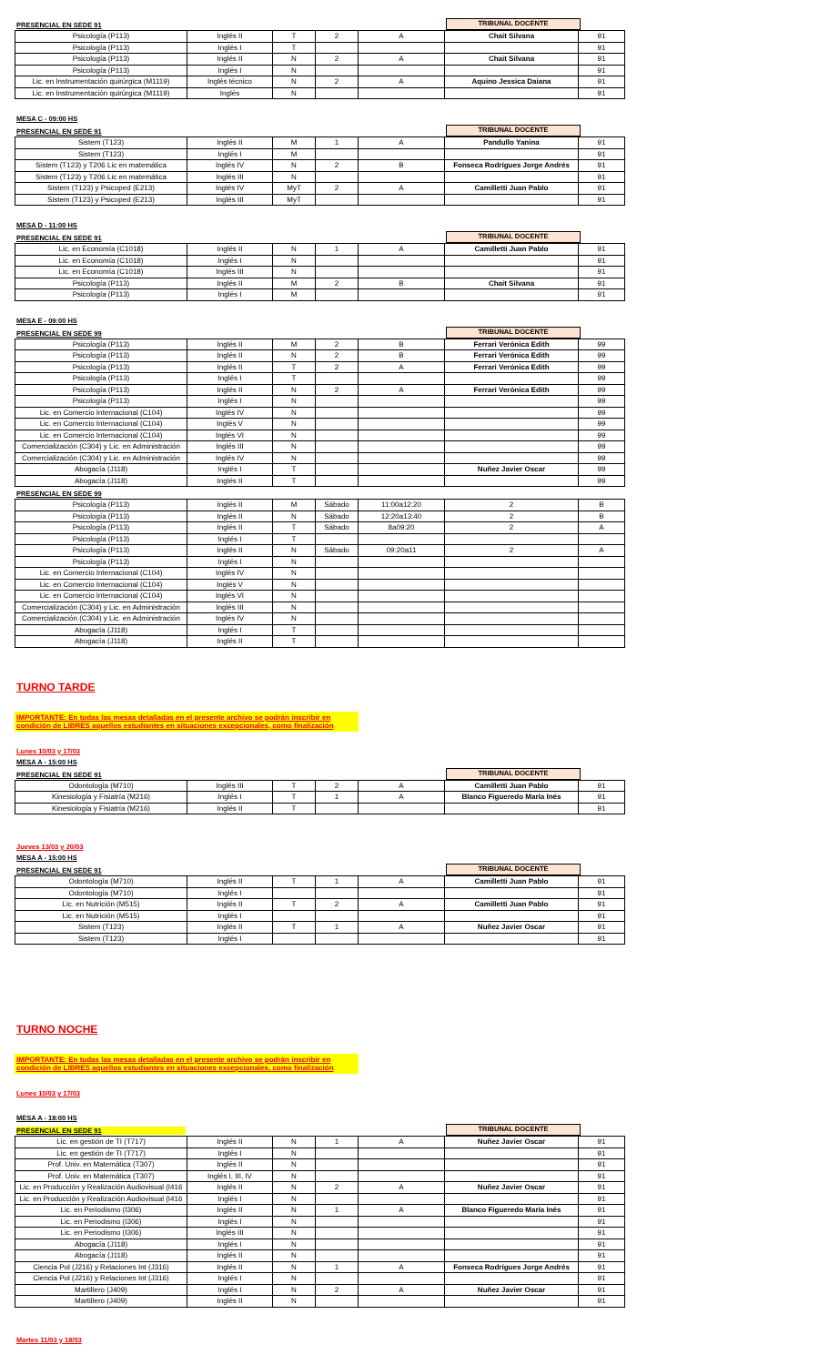PRESENCIAL EN SEDE 91
TRIBUNAL DOCENTE
| Psicología (P113) | Inglés II | T | 2 | A | Chait Silvana | 91 |
| Psicología (P113) | Inglés I | T | | | | 91 |
| Psicología (P113) | Inglés II | N | 2 | A | Chait Silvana | 91 |
| Psicología (P113) | Inglés I | N | | | | 91 |
| Lic. en Instrumentación quirúrgica (M1119) | Inglés técnico | N | 2 | A | Aquino Jessica Daiana | 91 |
| Lic. en Instrumentación quirúrgica (M1119) | Inglés | N | | | | 91 |
MESA C - 09:00 HS
PRESENCIAL EN SEDE 91
TRIBUNAL DOCENTE
| Sistem (T123) | Inglés II | M | 1 | A | Pandullo Yanina | 91 |
| Sistem (T123) | Inglés I | M | | | | 91 |
| Sistem (T123) y T206 Lic en matemática | Inglés IV | N | 2 | B | Fonseca Rodrígues Jorge Andrés | 91 |
| Sistem (T123) y T206 Lic en matemática | Inglés III | N | | | | 91 |
| Sistem (T123) y Psicoped (E213) | Inglés IV | MyT | 2 | A | Camilletti Juan Pablo | 91 |
| Sistem (T123) y Psicoped (E213) | Inglés III | MyT | | | | 91 |
MESA D - 11:00 HS
PRESENCIAL EN SEDE 91
TRIBUNAL DOCENTE
| Lic. en Economía (C1018) | Inglés II | N | 1 | A | Camilletti Juan Pablo | 91 |
| Lic. en Economía (C1018) | Inglés I | N | | | | 91 |
| Lic. en Economía (C1018) | Inglés III | N | | | | 91 |
| Psicología (P113) | Inglés II | M | 2 | B | Chait Silvana | 91 |
| Psicología (P113) | Inglés I | M | | | | 91 |
MESA E - 09:00 HS
PRESENCIAL EN SEDE 99
TRIBUNAL DOCENTE
| Psicología (P113) | Inglés II | M | 2 | B | Ferrari Verónica Edith | 99 |
| Psicología (P113) | Inglés II | N | 2 | B | Ferrari Verónica Edith | 99 |
| Psicología (P113) | Inglés II | T | 2 | A | Ferrari Verónica Edith | 99 |
| Psicología (P113) | Inglés I | T | | | | 99 |
| Psicología (P113) | Inglés II | N | 2 | A | Ferrari Verónica Edith | 99 |
| Psicología (P113) | Inglés I | N | | | | 99 |
| Lic. en Comercio Internacional (C104) | Inglés IV | N | | | | 99 |
| Lic. en Comercio Internacional (C104) | Inglés V | N | | | | 99 |
| Lic. en Comercio Internacional (C104) | Inglés VI | N | | | | 99 |
| Comercialización (C304) y Lic. en Administración | Inglés III | N | | | | 99 |
| Comercialización (C304) y Lic. en Administración | Inglés IV | N | | | | 99 |
| Abogacía (J118) | Inglés I | T | | | Nuñez Javier Oscar | 99 |
| Abogacía (J118) | Inglés II | T | | | | 99 |
PRESENCIAL EN SEDE 99
| Psicología (P113) | Inglés II | M | Sábado | 11:00a12:20 | 2 | B |
| Psicología (P113) | Inglés II | N | Sábado | 12:20a13:40 | 2 | B |
| Psicología (P113) | Inglés II | T | Sábado | 8a09:20 | 2 | A |
| Psicología (P113) | Inglés I | T | | | | |
| Psicología (P113) | Inglés II | N | Sábado | 09:20a11 | 2 | A |
| Psicología (P113) | Inglés I | N | | | | |
| Lic. en Comercio Internacional (C104) | Inglés IV | N | | | | |
| Lic. en Comercio Internacional (C104) | Inglés V | N | | | | |
| Lic. en Comercio Internacional (C104) | Inglés VI | N | | | | |
| Comercialización (C304) y Lic. en Administración | Inglés III | N | | | | |
| Comercialización (C304) y Lic. en Administración | Inglés IV | N | | | | |
| Abogacía (J118) | Inglés I | T | | | | |
| Abogacía (J118) | Inglés II | T | | | | |
TURNO TARDE
IMPORTANTE: En todas las mesas detalladas en el presente archivo se podrán inscribir en condición de LIBRES aquellos estudiantes en situaciones excepcionales, como finalización
Lunes 10/03 y 17/03
MESA A - 15:00 HS
PRESENCIAL EN SEDE 91
TRIBUNAL DOCENTE
| Odontología (M710) | Inglés III | T | 2 | A | Camilletti Juan Pablo | 91 |
| Kinesiología y Fisiatría (M216) | Inglés I | T | 1 | A | Blanco Figueredo María Inés | 91 |
| Kinesiología y Fisiatría (M216) | Inglés II | T | | | | 91 |
Jueves 13/03 y 20/03
MESA A - 15:00 HS
PRESENCIAL EN SEDE 91
TRIBUNAL DOCENTE
| Odontología (M710) | Inglés II | T | 1 | A | Camilletti Juan Pablo | 91 |
| Odontología (M710) | Inglés I | | | | | 91 |
| Lic. en Nutrición (M515) | Inglés II | T | 2 | A | Camilletti Juan Pablo | 91 |
| Lic. en Nutrición (M515) | Inglés I | | | | | 91 |
| Sistem (T123) | Inglés II | T | 1 | A | Nuñez Javier Oscar | 91 |
| Sistem (T123) | Inglés I | | | | | 91 |
TURNO NOCHE
IMPORTANTE: En todas las mesas detalladas en el presente archivo se podrán inscribir en condición de LIBRES aquellos estudiantes en situaciones excepcionales, como finalización
Lunes 10/03 y 17/03
MESA A - 18:00 HS
PRESENCIAL EN SEDE 91
TRIBUNAL DOCENTE
| Lic. en gestión de TI (T717) | Inglés II | N | 1 | A | Nuñez Javier Oscar | 91 |
| Lic. en gestión de TI (T717) | Inglés I | N | | | | 91 |
| Prof. Univ. en Matemática (T307) | Inglés II | N | | | | 91 |
| Prof. Univ. en Matemática (T307) | Inglés I, III, IV | N | | | | 91 |
| Lic. en Producción y Realización Audiovisual (I416 | Inglés II | N | 2 | A | Nuñez Javier Oscar | 91 |
| Lic. en Producción y Realización Audiovisual (I416 | Inglés I | N | | | | 91 |
| Lic. en Periodismo (I306) | Inglés II | N | 1 | A | Blanco Figueredo María Inés | 91 |
| Lic. en Periodismo (I306) | Inglés I | N | | | | 91 |
| Lic. en Periodismo (I306) | Inglés III | N | | | | 91 |
| Abogacía (J118) | Inglés I | N | | | | 91 |
| Abogacía (J118) | Inglés II | N | | | | 91 |
| Ciencia Pol (J216) y Relaciones Int (J316) | Inglés II | N | 1 | A | Fonseca Rodrígues Jorge Andrés | 91 |
| Ciencia Pol (J216) y Relaciones Int (J316) | Inglés I | N | | | | 91 |
| Martillero (J409) | Inglés I | N | 2 | A | Nuñez Javier Oscar | 91 |
| Martillero (J409) | Inglés II | N | | | | 91 |
Martes 11/03 y 18/03